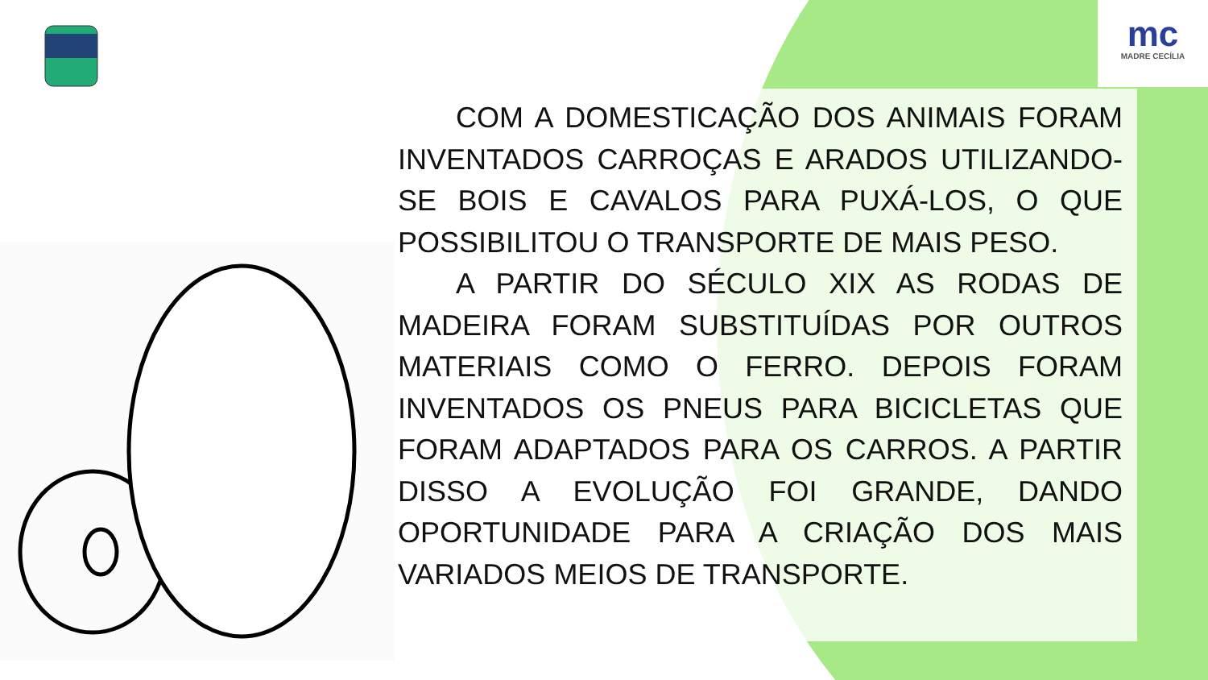mc
MADRE CECÍLIA
COM A DOMESTICAÇÃO DOS ANIMAIS FORAM INVENTADOS CARROÇAS E ARADOS UTILIZANDO-SE BOIS E CAVALOS PARA PUXÁ-LOS, O QUE POSSIBILITOU O TRANSPORTE DE MAIS PESO.
A PARTIR DO SÉCULO XIX AS RODAS DE MADEIRA FORAM SUBSTITUÍDAS POR OUTROS MATERIAIS COMO O FERRO. DEPOIS FORAM INVENTADOS OS PNEUS PARA BICICLETAS QUE FORAM ADAPTADOS PARA OS CARROS. A PARTIR DISSO A EVOLUÇÃO FOI GRANDE, DANDO OPORTUNIDADE PARA A CRIAÇÃO DOS MAIS VARIADOS MEIOS DE TRANSPORTE.